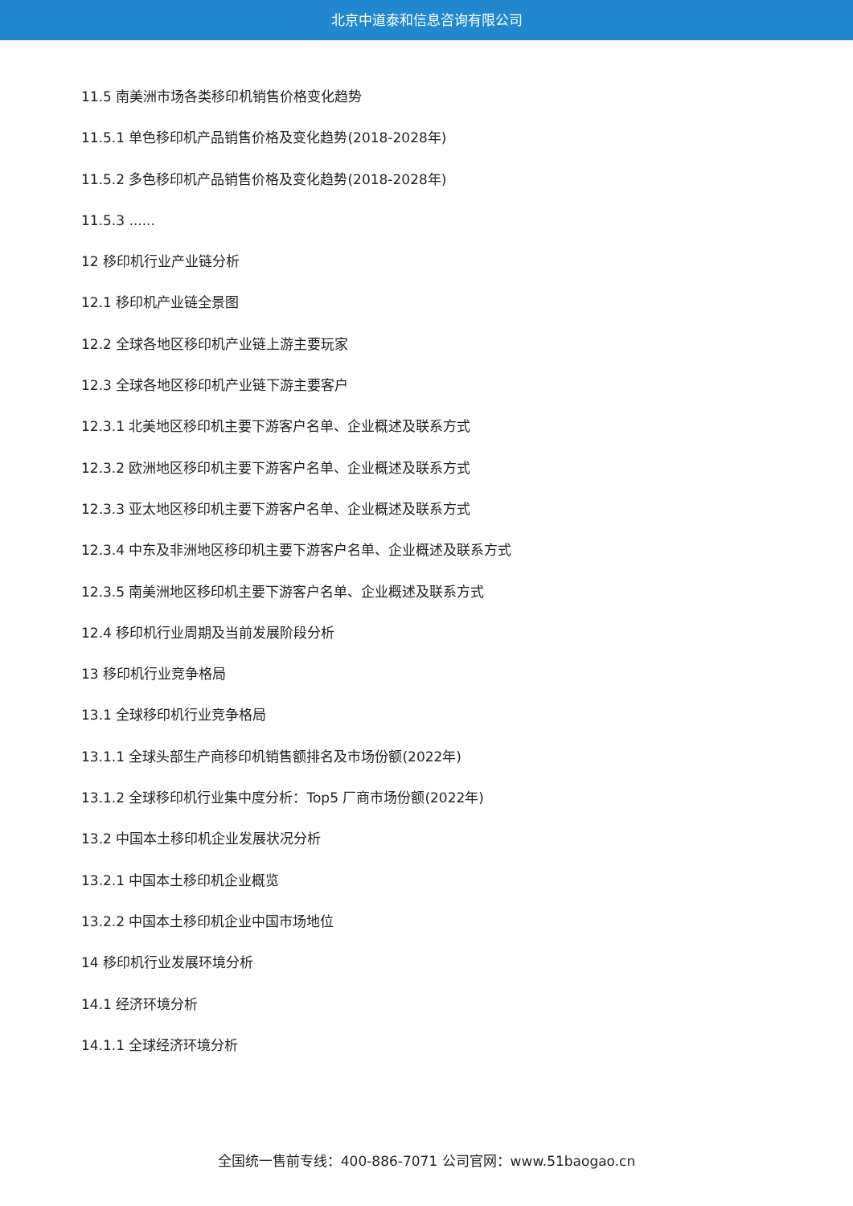北京中道泰和信息咨询有限公司
11.5 南美洲市场各类移印机销售价格变化趋势
11.5.1 单色移印机产品销售价格及变化趋势(2018-2028年)
11.5.2 多色移印机产品销售价格及变化趋势(2018-2028年)
11.5.3 ......
12 移印机行业产业链分析
12.1 移印机产业链全景图
12.2 全球各地区移印机产业链上游主要玩家
12.3 全球各地区移印机产业链下游主要客户
12.3.1 北美地区移印机主要下游客户名单、企业概述及联系方式
12.3.2 欧洲地区移印机主要下游客户名单、企业概述及联系方式
12.3.3 亚太地区移印机主要下游客户名单、企业概述及联系方式
12.3.4 中东及非洲地区移印机主要下游客户名单、企业概述及联系方式
12.3.5 南美洲地区移印机主要下游客户名单、企业概述及联系方式
12.4 移印机行业周期及当前发展阶段分析
13 移印机行业竞争格局
13.1 全球移印机行业竞争格局
13.1.1 全球头部生产商移印机销售额排名及市场份额(2022年)
13.1.2 全球移印机行业集中度分析：Top5 厂商市场份额(2022年)
13.2 中国本土移印机企业发展状况分析
13.2.1 中国本土移印机企业概览
13.2.2 中国本土移印机企业中国市场地位
14 移印机行业发展环境分析
14.1 经济环境分析
14.1.1 全球经济环境分析
全国统一售前专线：400-886-7071 公司官网：www.51baogao.cn